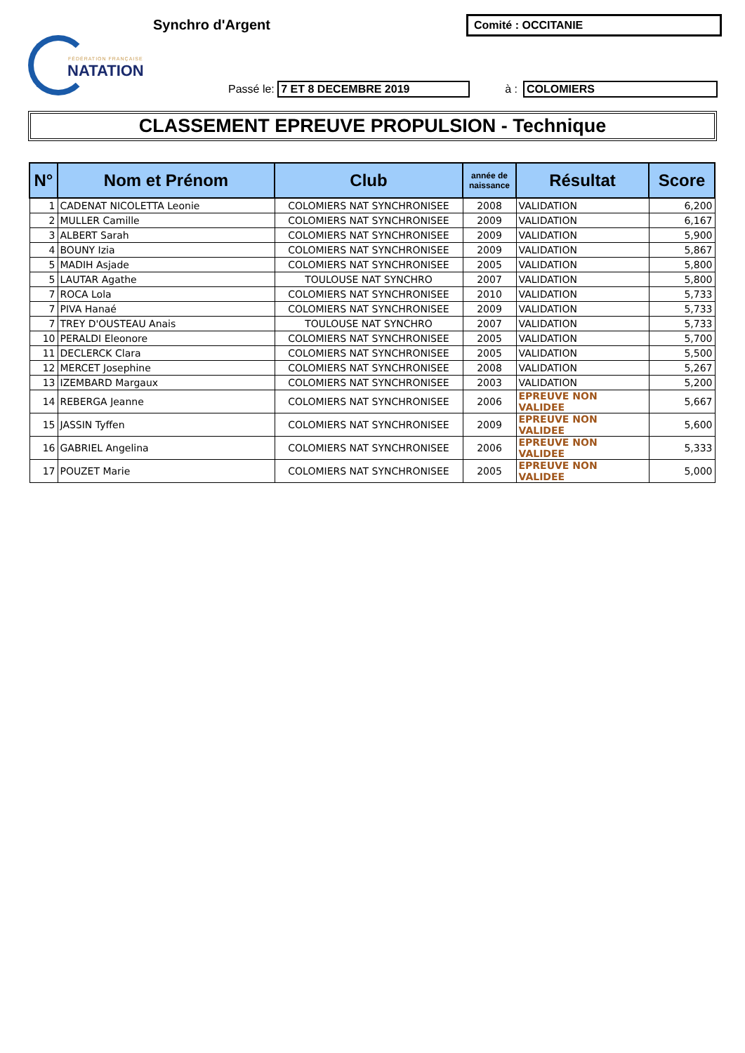FÉDÉRATION FRANÇAISE
NATATION
Synchro d'Argent Comité : OCCITANIE
Passé le:
7 ET 8 DECEMBRE 2019
à :
COLOMIERS
CLASSEMENT EPREUVE PROPULSION - Technique
| N° | Nom et Prénom | Club | année de naissance | Résultat | Score |
| --- | --- | --- | --- | --- | --- |
| 1 | CADENAT NICOLETTA Leonie | COLOMIERS NAT SYNCHRONISEE | 2008 | VALIDATION | 6,200 |
| 2 | MULLER Camille | COLOMIERS NAT SYNCHRONISEE | 2009 | VALIDATION | 6,167 |
| 3 | ALBERT Sarah | COLOMIERS NAT SYNCHRONISEE | 2009 | VALIDATION | 5,900 |
| 4 | BOUNY Izia | COLOMIERS NAT SYNCHRONISEE | 2009 | VALIDATION | 5,867 |
| 5 | MADIH Asjade | COLOMIERS NAT SYNCHRONISEE | 2005 | VALIDATION | 5,800 |
| 5 | LAUTAR Agathe | TOULOUSE NAT SYNCHRO | 2007 | VALIDATION | 5,800 |
| 7 | ROCA Lola | COLOMIERS NAT SYNCHRONISEE | 2010 | VALIDATION | 5,733 |
| 7 | PIVA Hanaé | COLOMIERS NAT SYNCHRONISEE | 2009 | VALIDATION | 5,733 |
| 7 | TREY D'OUSTEAU Anais | TOULOUSE NAT SYNCHRO | 2007 | VALIDATION | 5,733 |
| 10 | PERALDI Eleonore | COLOMIERS NAT SYNCHRONISEE | 2005 | VALIDATION | 5,700 |
| 11 | DECLERCK Clara | COLOMIERS NAT SYNCHRONISEE | 2005 | VALIDATION | 5,500 |
| 12 | MERCET Josephine | COLOMIERS NAT SYNCHRONISEE | 2008 | VALIDATION | 5,267 |
| 13 | IZEMBARD Margaux | COLOMIERS NAT SYNCHRONISEE | 2003 | VALIDATION | 5,200 |
| 14 | REBERGA Jeanne | COLOMIERS NAT SYNCHRONISEE | 2006 | EPREUVE NON VALIDEE | 5,667 |
| 15 | JASSIN Tyffen | COLOMIERS NAT SYNCHRONISEE | 2009 | EPREUVE NON VALIDEE | 5,600 |
| 16 | GABRIEL Angelina | COLOMIERS NAT SYNCHRONISEE | 2006 | EPREUVE NON VALIDEE | 5,333 |
| 17 | POUZET Marie | COLOMIERS NAT SYNCHRONISEE | 2005 | EPREUVE NON VALIDEE | 5,000 |